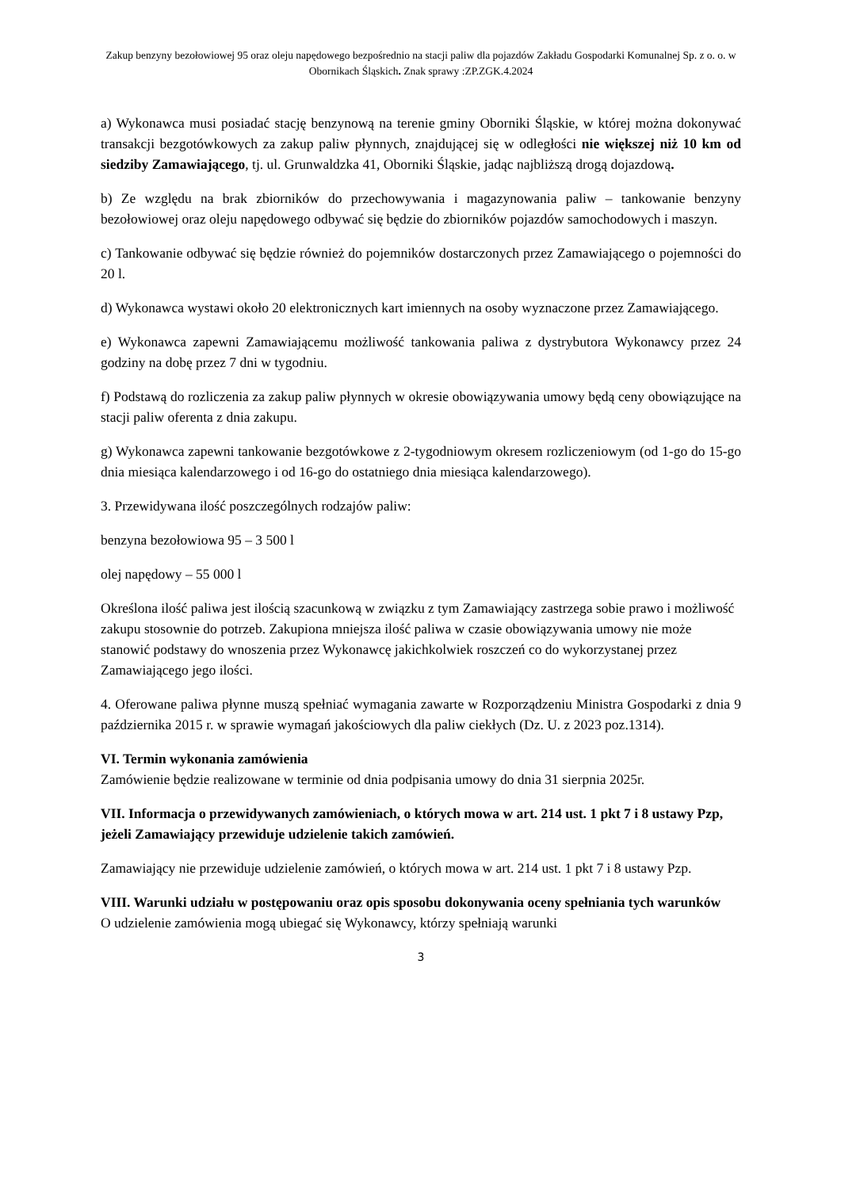Zakup benzyny bezołowiowej 95 oraz oleju napędowego bezpośrednio na stacji paliw dla pojazdów Zakładu Gospodarki Komunalnej Sp. z o. o. w Obornikach Śląskich. Znak sprawy :ZP.ZGK.4.2024
a) Wykonawca musi posiadać stację benzynową na terenie gminy Oborniki Śląskie, w której można dokonywać transakcji bezgotówkowych za zakup paliw płynnych, znajdującej się w odległości nie większej niż 10 km od siedziby Zamawiającego, tj. ul. Grunwaldzka 41, Oborniki Śląskie, jadąc najbliższą drogą dojazdową.
b) Ze względu na brak zbiorników do przechowywania i magazynowania paliw – tankowanie benzyny bezołowiowej oraz oleju napędowego odbywać się będzie do zbiorników pojazdów samochodowych i maszyn.
c) Tankowanie odbywać się będzie również do pojemników dostarczonych przez Zamawiającego o pojemności do 20 l.
d) Wykonawca wystawi około 20 elektronicznych kart imiennych na osoby wyznaczone przez Zamawiającego.
e) Wykonawca zapewni Zamawiającemu możliwość tankowania paliwa z dystrybutora Wykonawcy przez 24 godziny na dobę przez 7 dni w tygodniu.
f) Podstawą do rozliczenia za zakup paliw płynnych w okresie obowiązywania umowy będą ceny obowiązujące na stacji paliw oferenta z dnia zakupu.
g) Wykonawca zapewni tankowanie bezgotówkowe z 2-tygodniowym okresem rozliczeniowym (od 1-go do 15-go dnia miesiąca kalendarzowego i od 16-go do ostatniego dnia miesiąca kalendarzowego).
3. Przewidywana ilość poszczególnych rodzajów paliw:
benzyna bezołowiowa 95 – 3 500 l
olej napędowy – 55 000 l
Określona ilość paliwa jest ilością szacunkową w związku z tym Zamawiający zastrzega sobie prawo i możliwość zakupu stosownie do potrzeb. Zakupiona mniejsza ilość paliwa w czasie obowiązywania umowy nie może stanowić podstawy do wnoszenia przez Wykonawcę jakichkolwiek roszczeń co do wykorzystanej przez Zamawiającego jego ilości.
4. Oferowane paliwa płynne muszą spełniać wymagania zawarte w Rozporządzeniu Ministra Gospodarki z dnia 9 października 2015 r. w sprawie wymagań jakościowych dla paliw ciekłych (Dz. U. z 2023 poz.1314).
VI. Termin wykonania zamówienia
Zamówienie będzie realizowane w terminie od dnia podpisania umowy do dnia 31 sierpnia 2025r.
VII. Informacja o przewidywanych zamówieniach, o których mowa w art. 214 ust. 1 pkt 7 i 8 ustawy Pzp, jeżeli Zamawiający przewiduje udzielenie takich zamówień.
Zamawiający nie przewiduje udzielenie zamówień, o których mowa w art. 214 ust. 1 pkt 7 i 8 ustawy Pzp.
VIII. Warunki udziału w postępowaniu oraz opis sposobu dokonywania oceny spełniania tych warunków
O udzielenie zamówienia mogą ubiegać się Wykonawcy, którzy spełniają warunki
3